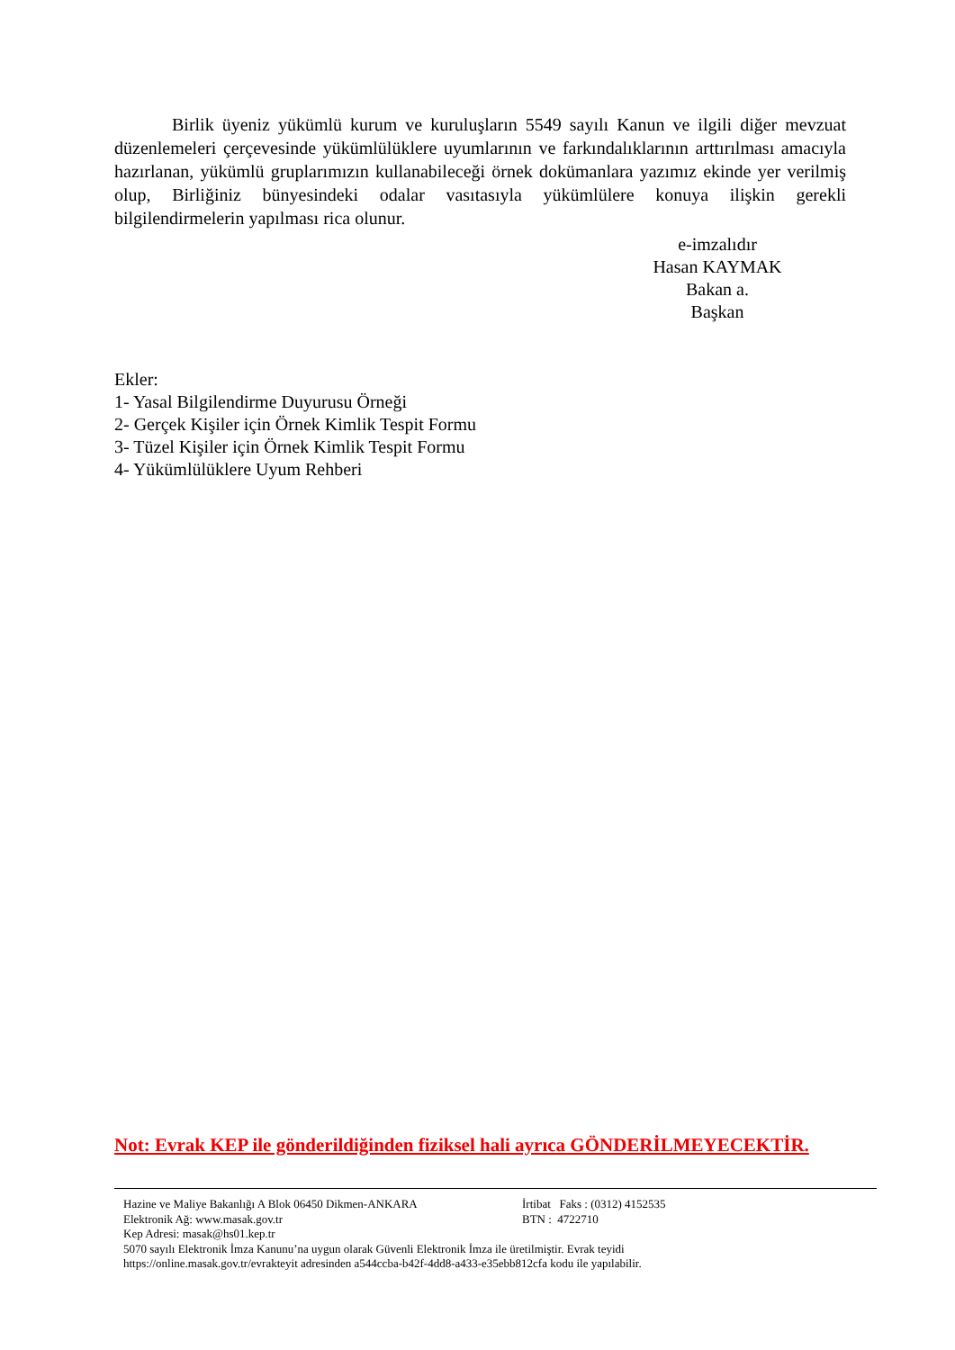Birlik üyeniz yükümlü kurum ve kuruluşların 5549 sayılı Kanun ve ilgili diğer mevzuat düzenlemeleri çerçevesinde yükümlülüklere uyumlarının ve farkındalıklarının arttırılması amacıyla hazırlanan, yükümlü gruplarımızın kullanabileceği örnek dokümanlara yazımız ekinde yer verilmiş olup, Birliğiniz bünyesindeki odalar vasıtasıyla yükümlülere konuya ilişkin gerekli bilgilendirmelerin yapılması rica olunur.
e-imzalıdır
Hasan KAYMAK
Bakan a.
Başkan
Ekler:
1- Yasal Bilgilendirme Duyurusu Örneği
2- Gerçek Kişiler için Örnek Kimlik Tespit Formu
3- Tüzel Kişiler için Örnek Kimlik Tespit Formu
4- Yükümlülüklere Uyum Rehberi
Not: Evrak KEP ile gönderildiğinden fiziksel hali ayrıca GÖNDERİLMEYECEKTİR.
Hazine ve Maliye Bakanlığı A Blok 06450 Dikmen-ANKARA İrtibat Faks : (0312) 4152535
Elektronik Ağ: www.masak.gov.tr BTN : 4722710
Kep Adresi: masak@hs01.kep.tr
5070 sayılı Elektronik İmza Kanunu’na uygun olarak Güvenli Elektronik İmza ile üretilmiştir. Evrak teyidi
https://online.masak.gov.tr/evrakteyit adresinden a544ccba-b42f-4dd8-a433-e35ebb812cfa kodu ile yapılabilir.